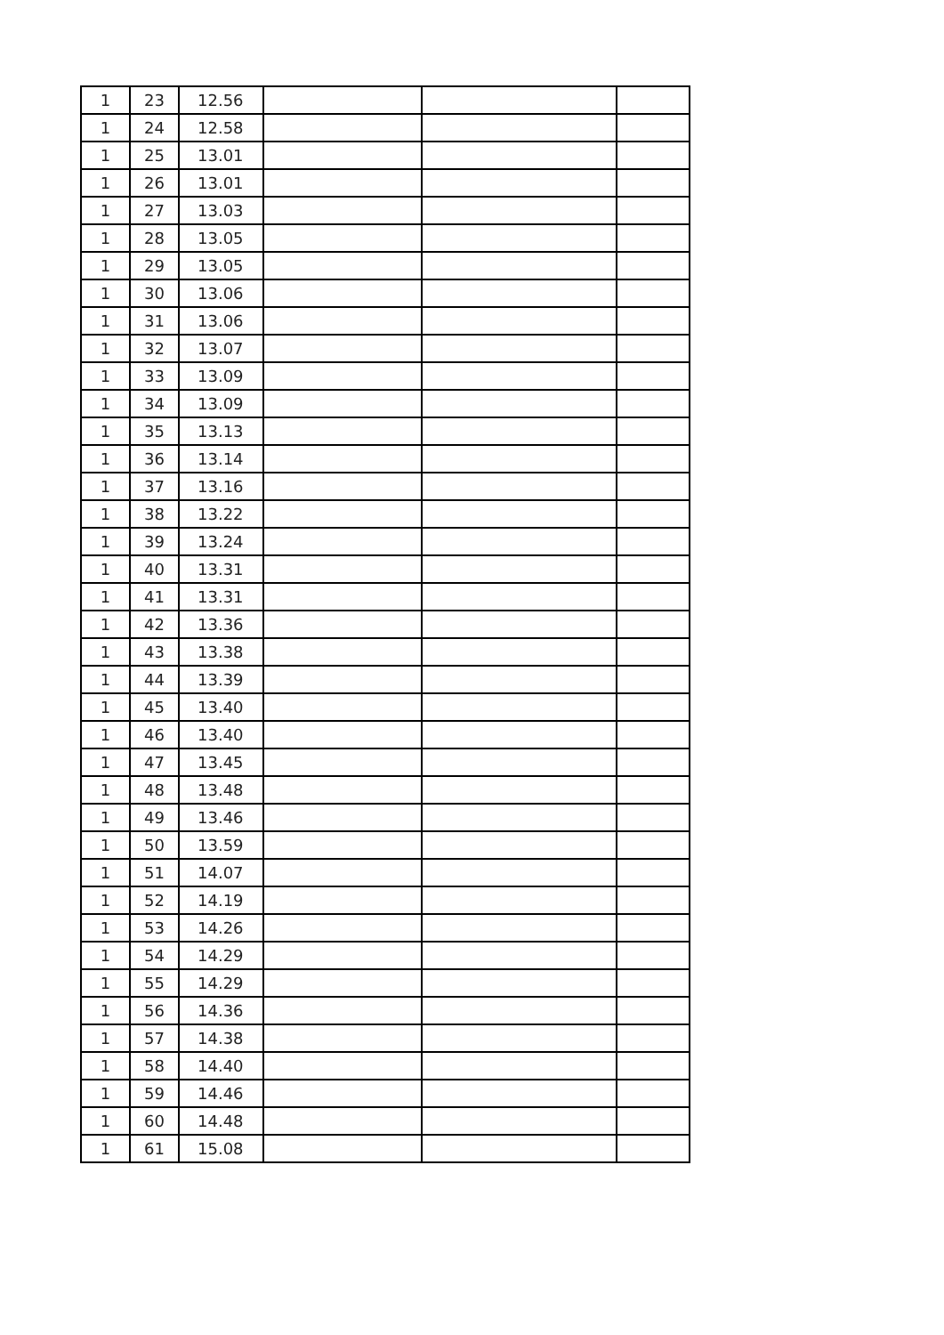| 1 | 23 | 12.56 | | | |
| 1 | 24 | 12.58 | | | |
| 1 | 25 | 13.01 | | | |
| 1 | 26 | 13.01 | | | |
| 1 | 27 | 13.03 | | | |
| 1 | 28 | 13.05 | | | |
| 1 | 29 | 13.05 | | | |
| 1 | 30 | 13.06 | | | |
| 1 | 31 | 13.06 | | | |
| 1 | 32 | 13.07 | | | |
| 1 | 33 | 13.09 | | | |
| 1 | 34 | 13.09 | | | |
| 1 | 35 | 13.13 | | | |
| 1 | 36 | 13.14 | | | |
| 1 | 37 | 13.16 | | | |
| 1 | 38 | 13.22 | | | |
| 1 | 39 | 13.24 | | | |
| 1 | 40 | 13.31 | | | |
| 1 | 41 | 13.31 | | | |
| 1 | 42 | 13.36 | | | |
| 1 | 43 | 13.38 | | | |
| 1 | 44 | 13.39 | | | |
| 1 | 45 | 13.40 | | | |
| 1 | 46 | 13.40 | | | |
| 1 | 47 | 13.45 | | | |
| 1 | 48 | 13.48 | | | |
| 1 | 49 | 13.46 | | | |
| 1 | 50 | 13.59 | | | |
| 1 | 51 | 14.07 | | | |
| 1 | 52 | 14.19 | | | |
| 1 | 53 | 14.26 | | | |
| 1 | 54 | 14.29 | | | |
| 1 | 55 | 14.29 | | | |
| 1 | 56 | 14.36 | | | |
| 1 | 57 | 14.38 | | | |
| 1 | 58 | 14.40 | | | |
| 1 | 59 | 14.46 | | | |
| 1 | 60 | 14.48 | | | |
| 1 | 61 | 15.08 | | | |